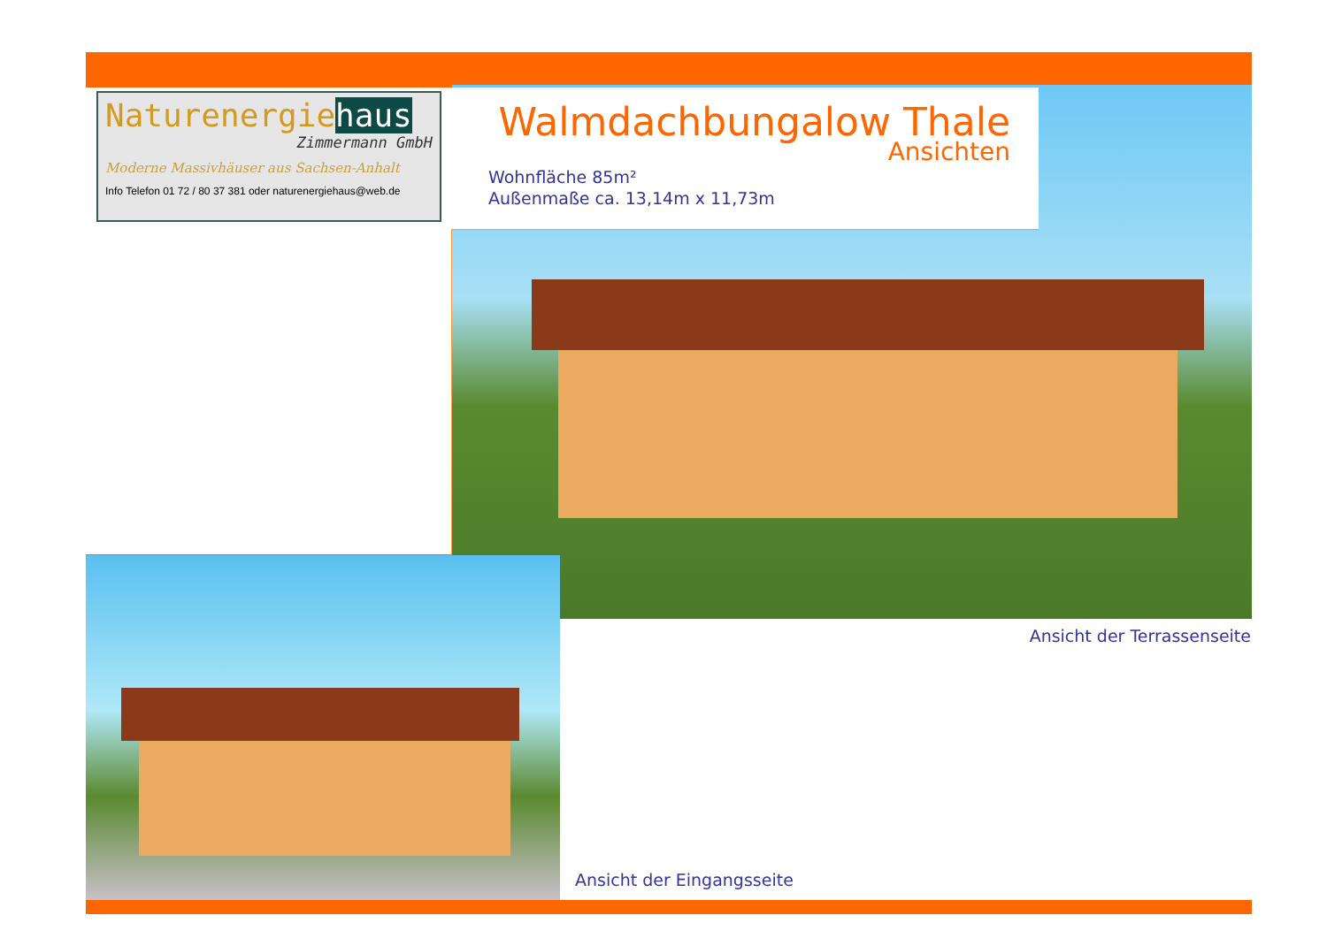Naturenergiehaus
Zimmermann GmbH
Moderne Massivhäuser aus Sachsen-Anhalt
Info Telefon 01 72 / 80 37 381 oder naturenergiehaus@web.de
Walmdachbungalow Thale
Ansichten
Wohnfläche 85m²
Außenmaße ca. 13,14m x 11,73m
Ansicht der Terrassenseite
Ansicht der Eingangsseite